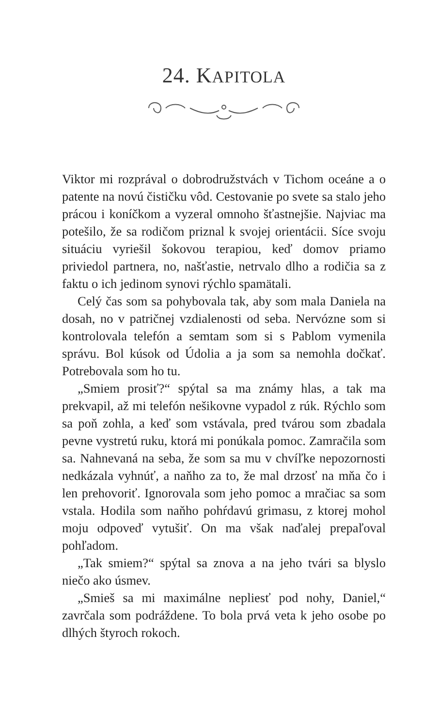24. KAPITOLA
Viktor mi rozprával o dobrodružstvách v Tichom oceáne a o patente na novú čističku vôd. Cestovanie po svete sa stalo jeho prácou i koníčkom a vyzeral omnoho šťastnejšie. Najviac ma potešilo, že sa rodičom priznal k svojej orientácii. Síce svoju situáciu vyriešil šokovou terapiou, keď domov priamo priviedol partnera, no, našťastie, netrvalo dlho a rodičia sa z faktu o ich jedinom synovi rýchlo spamätali.
Celý čas som sa pohybovala tak, aby som mala Daniela na dosah, no v patričnej vzdialenosti od seba. Nervózne som si kontrolovala telefón a semtam som si s Pablom vymenila správu. Bol kúsok od Údolia a ja som sa nemohla dočkať. Potrebovala som ho tu.
„Smiem prosiť?“ spýtal sa ma známy hlas, a tak ma prekvapil, až mi telefón nešikovne vypadol z rúk. Rýchlo som sa poň zohla, a keď som vstávala, pred tvárou som zbadala pevne vystretú ruku, ktorá mi ponúkala pomoc. Zamračila som sa. Nahnevaná na seba, že som sa mu v chvíľke nepozornosti nedkázala vyhnúť, a naňho za to, že mal drzosť na mňa čo i len prehovoriť. Ignorovala som jeho pomoc a mračiac sa som vstala. Hodila som naňho pohŕdavú grimasu, z ktorej mohol moju odpoveď vytušiť. On ma však naďalej prepaľoval pohľadom.
„Tak smiem?“ spýtal sa znova a na jeho tvári sa blyslo niečo ako úsmev.
„Smieš sa mi maximálne nepliesť pod nohy, Daniel,“ zavrčala som podráždene. To bola prvá veta k jeho osobe po dlhých štyroch rokoch.